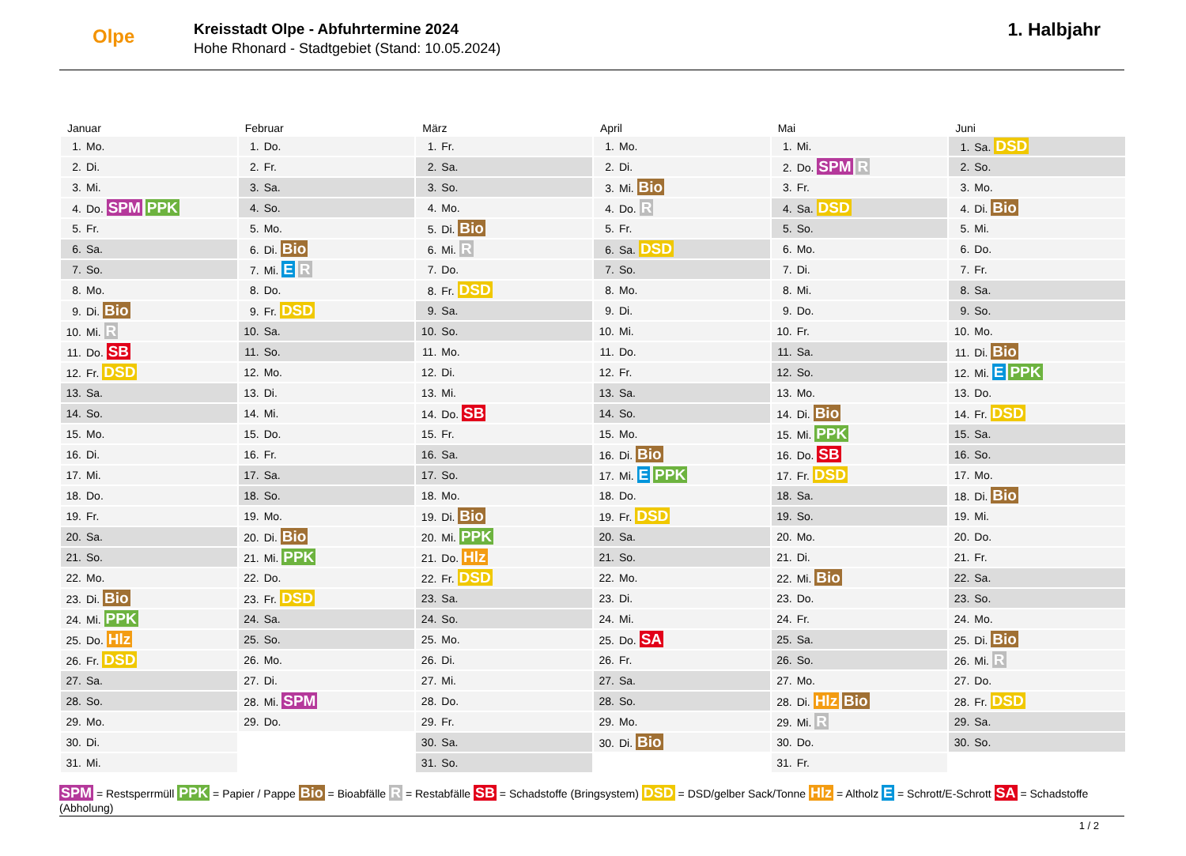Olpe
Kreisstadt Olpe - Abfuhrtermine 2024
Hohe Rhonard - Stadtgebiet (Stand: 10.05.2024)
1. Halbjahr
| Januar | Februar | März | April | Mai | Juni |
| --- | --- | --- | --- | --- | --- |
| 1. Mo. | 1. Do. | 1. Fr. | 1. Mo. | 1. Mi. | 1. Sa. DSD |
| 2. Di. | 2. Fr. | 2. Sa. | 2. Di. | 2. Do. SPM R | 2. So. |
| 3. Mi. | 3. Sa. | 3. So. | 3. Mi. Bio | 3. Fr. | 3. Mo. |
| 4. Do. SPM PPK | 4. So. | 4. Mo. | 4. Do. R | 4. Sa. DSD | 4. Di. Bio |
| 5. Fr. | 5. Mo. | 5. Di. Bio | 5. Fr. | 5. So. | 5. Mi. |
| 6. Sa. | 6. Di. Bio | 6. Mi. R | 6. Sa. DSD | 6. Mo. | 6. Do. |
| 7. So. | 7. Mi. E R | 7. Do. | 7. So. | 7. Di. | 7. Fr. |
| 8. Mo. | 8. Do. | 8. Fr. DSD | 8. Mo. | 8. Mi. | 8. Sa. |
| 9. Di. Bio | 9. Fr. DSD | 9. Sa. | 9. Di. | 9. Do. | 9. So. |
| 10. Mi. R | 10. Sa. | 10. So. | 10. Mi. | 10. Fr. | 10. Mo. |
| 11. Do. SB | 11. So. | 11. Mo. | 11. Do. | 11. Sa. | 11. Di. Bio |
| 12. Fr. DSD | 12. Mo. | 12. Di. | 12. Fr. | 12. So. | 12. Mi. E PPK |
| 13. Sa. | 13. Di. | 13. Mi. | 13. Sa. | 13. Mo. | 13. Do. |
| 14. So. | 14. Mi. | 14. Do. SB | 14. So. | 14. Di. Bio | 14. Fr. DSD |
| 15. Mo. | 15. Do. | 15. Fr. | 15. Mo. | 15. Mi. PPK | 15. Sa. |
| 16. Di. | 16. Fr. | 16. Sa. | 16. Di. Bio | 16. Do. SB | 16. So. |
| 17. Mi. | 17. Sa. | 17. So. | 17. Mi. E PPK | 17. Fr. DSD | 17. Mo. |
| 18. Do. | 18. So. | 18. Mo. | 18. Do. | 18. Sa. | 18. Di. Bio |
| 19. Fr. | 19. Mo. | 19. Di. Bio | 19. Fr. DSD | 19. So. | 19. Mi. |
| 20. Sa. | 20. Di. Bio | 20. Mi. PPK | 20. Sa. | 20. Mo. | 20. Do. |
| 21. So. | 21. Mi. PPK | 21. Do. Hlz | 21. So. | 21. Di. | 21. Fr. |
| 22. Mo. | 22. Do. | 22. Fr. DSD | 22. Mo. | 22. Mi. Bio | 22. Sa. |
| 23. Di. Bio | 23. Fr. DSD | 23. Sa. | 23. Di. | 23. Do. | 23. So. |
| 24. Mi. PPK | 24. Sa. | 24. So. | 24. Mi. | 24. Fr. | 24. Mo. |
| 25. Do. Hlz | 25. So. | 25. Mo. | 25. Do. SA | 25. Sa. | 25. Di. Bio |
| 26. Fr. DSD | 26. Mo. | 26. Di. | 26. Fr. | 26. So. | 26. Mi. R |
| 27. Sa. | 27. Di. | 27. Mi. | 27. Sa. | 27. Mo. | 27. Do. |
| 28. So. | 28. Mi. SPM | 28. Do. | 28. So. | 28. Di. Hlz Bio | 28. Fr. DSD |
| 29. Mo. | 29. Do. | 29. Fr. | 29. Mo. | 29. Mi. R | 29. Sa. |
| 30. Di. | | 30. Sa. | 30. Di. Bio | 30. Do. | 30. So. |
| 31. Mi. | | 31. So. | | 31. Fr. | |
SPM = Restsperrmüll PPK = Papier / Pappe Bio = Bioabfälle R = Restabfälle SB = Schadstoffe (Bringsystem) DSD = DSD/gelber Sack/Tonne Hlz = Altholz E = Schrott/E-Schrott SA = Schadstoffe (Abholung)
1 / 2